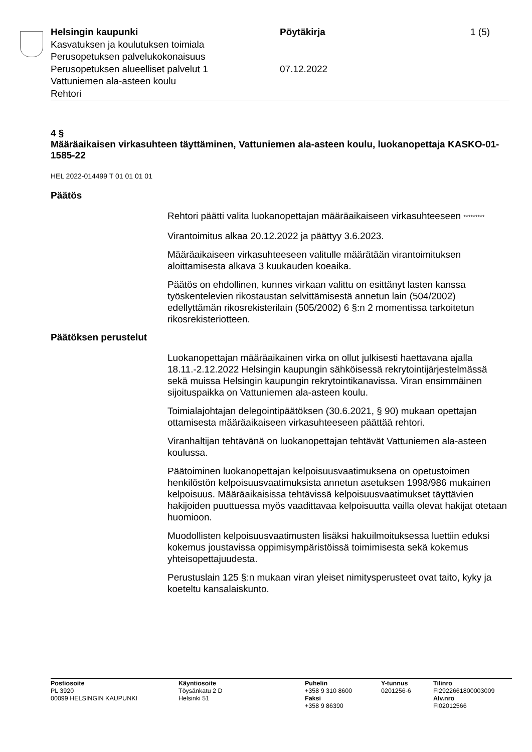Helsingin kaupunki Pöytäkirja 1 (5)
Kasvatuksen ja koulutuksen toimiala
Perusopetuksen palvelukokonaisuus
Perusopetuksen alueelliset palvelut 1 07.12.2022
Vattuniemen ala-asteen koulu
Rehtori
4 §
Määräaikaisen virkasuhteen täyttäminen, Vattuniemen ala-asteen koulu, luokanopettaja KASKO-01-1585-22
HEL 2022-014499 T 01 01 01 01
Päätös
Rehtori päätti valita luokanopettajan määräaikaiseen virkasuhteeseen *********
Virantoimitus alkaa 20.12.2022 ja päättyy 3.6.2023.
Määräaikaiseen virkasuhteeseen valitulle määrätään virantoimituksen aloittamisesta alkava 3 kuukauden koeaika.
Päätös on ehdollinen, kunnes virkaan valittu on esittänyt lasten kanssa työskentelevien rikostaustan selvittämisestä annetun lain (504/2002) edellyttämän rikosrekisterilain (505/2002) 6 §:n 2 momentissa tarkoitetun rikosrekisteriotteen.
Päätöksen perustelut
Luokanopettajan määräaikainen virka on ollut julkisesti haettavana ajalla 18.11.-2.12.2022 Helsingin kaupungin sähköisessä rekrytointijärjestelmässä sekä muissa Helsingin kaupungin rekrytointikanavissa. Viran ensimmäinen sijoituspaikka on Vattuniemen ala-asteen koulu.
Toimialajohtajan delegointipäätöksen (30.6.2021, § 90) mukaan opettajan ottamisesta määräaikaiseen virkasuhteeseen päättää rehtori.
Viranhaltijan tehtävänä on luokanopettajan tehtävät Vattuniemen ala-asteen koulussa.
Päätoiminen luokanopettajan kelpoisuusvaatimuksena on opetustoimen henkilöstön kelpoisuusvaatimuksista annetun asetuksen 1998/986 mukainen kelpoisuus. Määräaikaisissa tehtävissä kelpoisuusvaatimukset täyttävien hakijoiden puuttuessa myös vaadittavaa kelpoisuutta vailla olevat hakijat otetaan huomioon.
Muodollisten kelpoisuusvaatimusten lisäksi hakuilmoituksessa luettiin eduksi kokemus joustavissa oppimisympäristöissä toimimisesta sekä kokemus yhteisopettajuudesta.
Perustuslain 125 §:n mukaan viran yleiset nimitysperusteet ovat taito, kyky ja koeteltu kansalaiskunto.
Postiosoite
PL 3920
00099 HELSINGIN KAUPUNKI
Käyntiosoite
Töysänkatu 2 D
Helsinki 51
Puhelin
+358 9 310 8600
Faksi
+358 9 86390
Y-tunnus
0201256-6
Tilinro
FI2922661800003009
Alv.nro
FI02012566